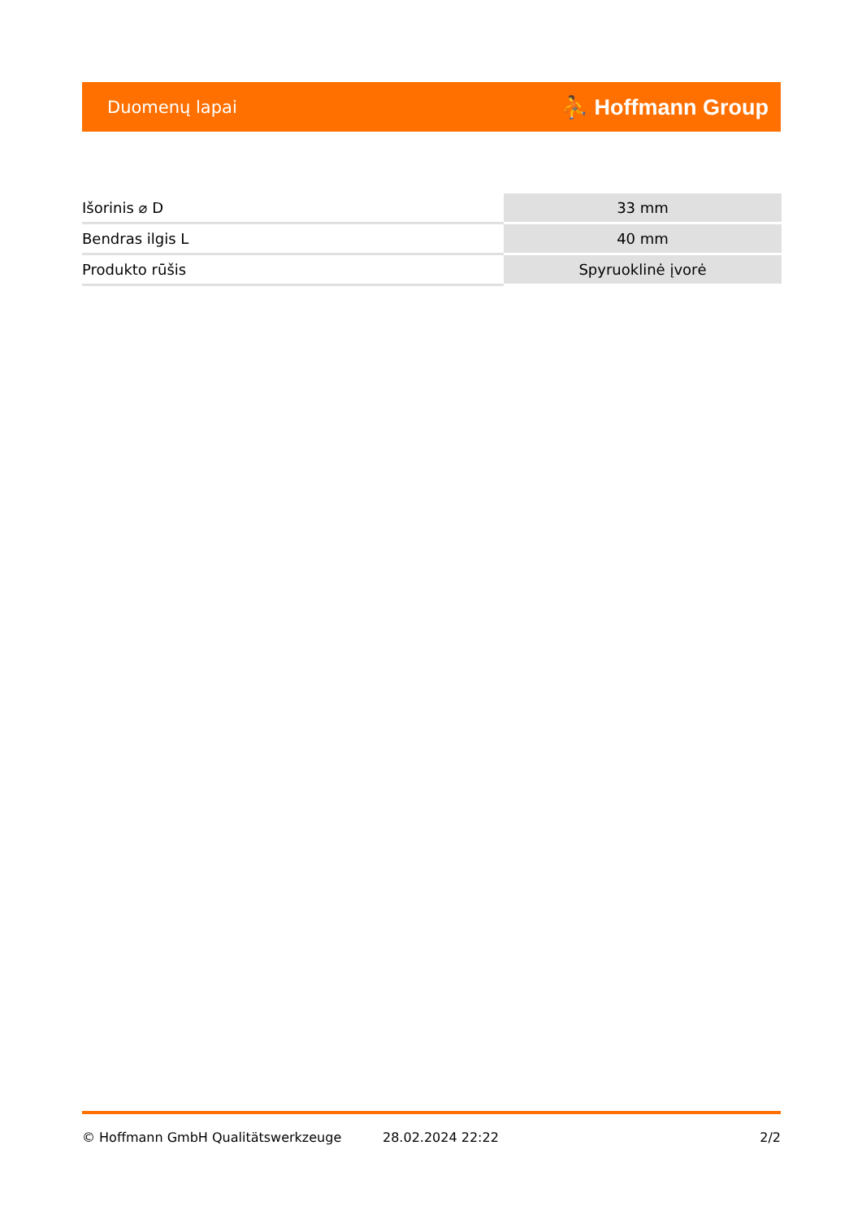Duomenų lapai ⛹ Hoffmann Group
| Išorinis ⌀ D | 33 mm |
| Bendras ilgis L | 40 mm |
| Produkto rūšis | Spyruoklinė įvorė |
© Hoffmann GmbH Qualitätswerkzeuge 28.02.2024 22:22 2/2